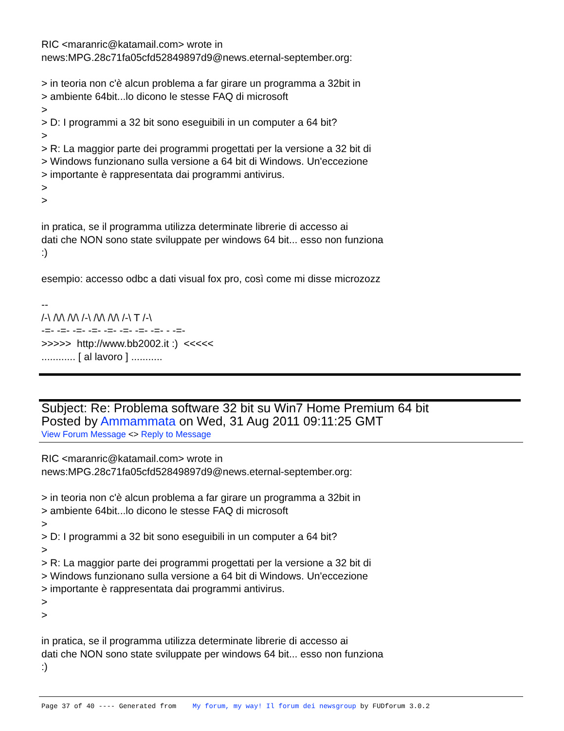RIC <maranric@katamail.com> wrote in
news:MPG.28c71fa05cfd52849897d9@news.eternal-september.org:
> in teoria non c'è alcun problema a far girare un programma a 32bit in
> ambiente 64bit...lo dicono le stesse FAQ di microsoft
>
> D: I programmi a 32 bit sono eseguibili in un computer a 64 bit?
>
> R: La maggior parte dei programmi progettati per la versione a 32 bit di
> Windows funzionano sulla versione a 64 bit di Windows. Un'eccezione
> importante è rappresentata dai programmi antivirus.
>
>
in pratica, se il programma utilizza determinate librerie di accesso ai
dati che NON sono state sviluppate per windows 64 bit... esso non funziona
:)
esempio: accesso odbc a dati visual fox pro, così come mi disse microzozz
--
/-\ /\/\ /\/\ /-\ /\/\ /\/\ /-\ T /-\
-=- -=- -=- -=- -=- -=- -=- -=- - -=-
>>>>> http://www.bb2002.it :) <<<<<
............ [ al lavoro ] ...........
Subject: Re: Problema software 32 bit su Win7 Home Premium 64 bit
Posted by Ammammata on Wed, 31 Aug 2011 09:11:25 GMT
View Forum Message <> Reply to Message
RIC <maranric@katamail.com> wrote in
news:MPG.28c71fa05cfd52849897d9@news.eternal-september.org:
> in teoria non c'è alcun problema a far girare un programma a 32bit in
> ambiente 64bit...lo dicono le stesse FAQ di microsoft
>
> D: I programmi a 32 bit sono eseguibili in un computer a 64 bit?
>
> R: La maggior parte dei programmi progettati per la versione a 32 bit di
> Windows funzionano sulla versione a 64 bit di Windows. Un'eccezione
> importante è rappresentata dai programmi antivirus.
>
>
in pratica, se il programma utilizza determinate librerie di accesso ai
dati che NON sono state sviluppate per windows 64 bit... esso non funziona
:)
Page 37 of 40 ---- Generated from My forum, my way! Il forum dei newsgroup by FUDforum 3.0.2